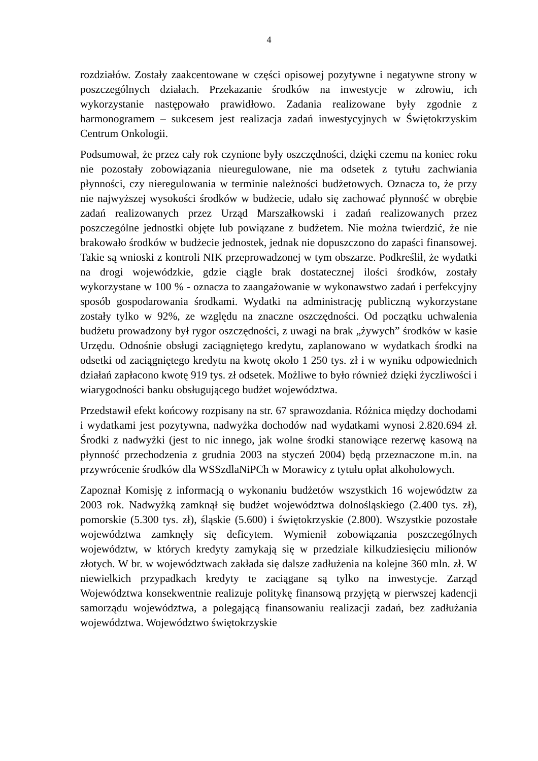4
rozdziałów. Zostały zaakcentowane w części opisowej pozytywne i negatywne strony w poszczególnych działach. Przekazanie środków na inwestycje w zdrowiu, ich wykorzystanie następowało prawidłowo. Zadania realizowane były zgodnie z harmonogramem – sukcesem jest realizacja zadań inwestycyjnych w Świętokrzyskim Centrum Onkologii.
Podsumował, że przez cały rok czynione były oszczędności, dzięki czemu na koniec roku nie pozostały zobowiązania nieuregulowane, nie ma odsetek z tytułu zachwiania płynności, czy nieregulowania w terminie należności budżetowych. Oznacza to, że przy nie najwyższej wysokości środków w budżecie, udało się zachować płynność w obrębie zadań realizowanych przez Urząd Marszałkowski i zadań realizowanych przez poszczególne jednostki objęte lub powiązane z budżetem. Nie można twierdzić, że nie brakowało środków w budżecie jednostek, jednak nie dopuszczono do zapaści finansowej. Takie są wnioski z kontroli NIK przeprowadzonej w tym obszarze. Podkreślił, że wydatki na drogi wojewódzkie, gdzie ciągle brak dostatecznej ilości środków, zostały wykorzystane w 100 % - oznacza to zaangażowanie w wykonawstwo zadań i perfekcyjny sposób gospodarowania środkami. Wydatki na administrację publiczną wykorzystane zostały tylko w 92%, ze względu na znaczne oszczędności. Od początku uchwalenia budżetu prowadzony był rygor oszczędności, z uwagi na brak „żywych” środków w kasie Urzędu. Odnośnie obsługi zaciągniętego kredytu, zaplanowano w wydatkach środki na odsetki od zaciągniętego kredytu na kwotę około 1 250 tys. zł i w wyniku odpowiednich działań zapłacono kwotę 919 tys. zł odsetek. Możliwe to było również dzięki życzliwości i wiarygodności banku obsługującego budżet województwa.
Przedstawił efekt końcowy rozpisany na str. 67 sprawozdania. Różnica między dochodami i wydatkami jest pozytywna, nadwyżka dochodów nad wydatkami wynosi 2.820.694 zł. Środki z nadwyżki (jest to nic innego, jak wolne środki stanowiące rezerwę kasową na płynność przechodzenia z grudnia 2003 na styczeń 2004) będą przeznaczone m.in. na przywrócenie środków dla WSSzdlaNiPCh w Morawicy z tytułu opłat alkoholowych.
Zapoznał Komisję z informacją o wykonaniu budżetów wszystkich 16 województw za 2003 rok. Nadwyżką zamknął się budżet województwa dolnośląskiego (2.400 tys. zł), pomorskie (5.300 tys. zł), śląskie (5.600) i świętokrzyskie (2.800). Wszystkie pozostałe województwa zamknęły się deficytem. Wymienił zobowiązania poszczególnych województw, w których kredyty zamykają się w przedziale kilkudziesięciu milionów złotych. W br. w województwach zakłada się dalsze zadłużenia na kolejne 360 mln. zł. W niewielkich przypadkach kredyty te zaciągane są tylko na inwestycje. Zarząd Województwa konsekwentnie realizuje politykę finansową przyjętą w pierwszej kadencji samorządu województwa, a polegającą finansowaniu realizacji zadań, bez zadłużania województwa. Województwo świętokrzyskie